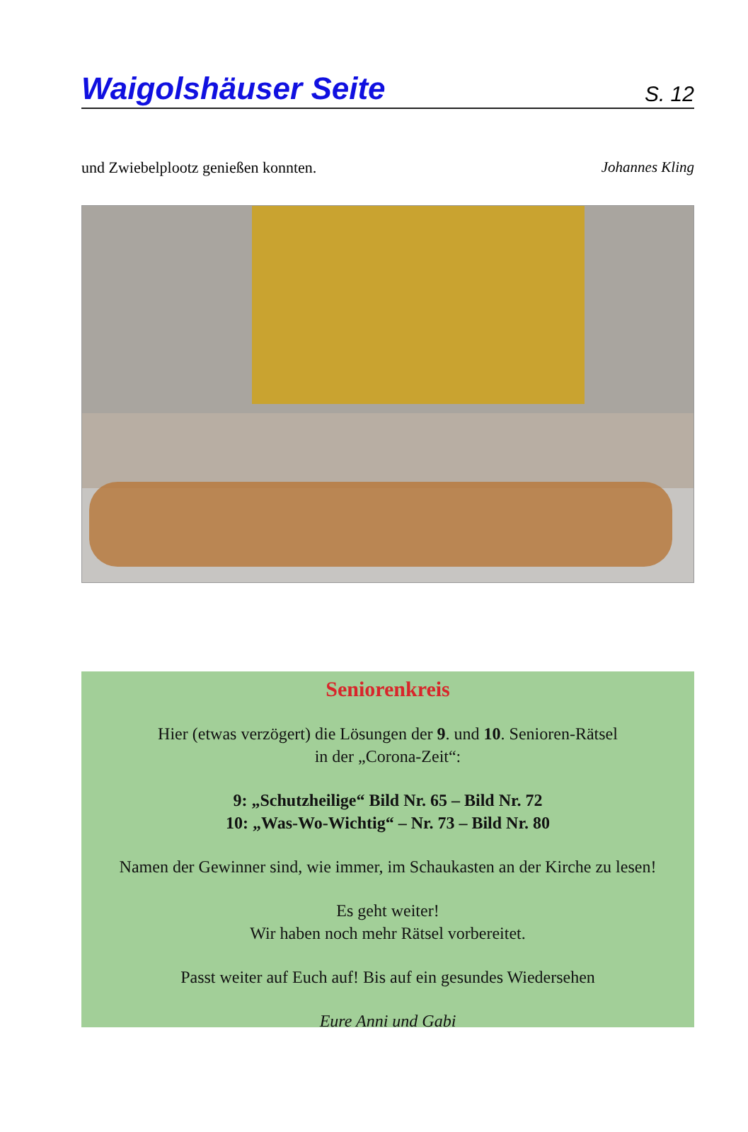Waigolshäuser Seite
S. 12
und Zwiebelplootz genießen konnten. Johannes Kling
Seniorenkreis
Hier (etwas verzögert) die Lösungen der 9. und 10. Senioren-Rätsel
in der „Corona-Zeit“:
9: „Schutzheilige“ Bild Nr. 65 – Bild Nr. 72
10: „Was-Wo-Wichtig“ – Nr. 73 – Bild Nr. 80
Namen der Gewinner sind, wie immer, im Schaukasten an der Kirche zu lesen!
Es geht weiter!
Wir haben noch mehr Rätsel vorbereitet.
Passt weiter auf Euch auf! Bis auf ein gesundes Wiedersehen
Eure Anni und Gabi